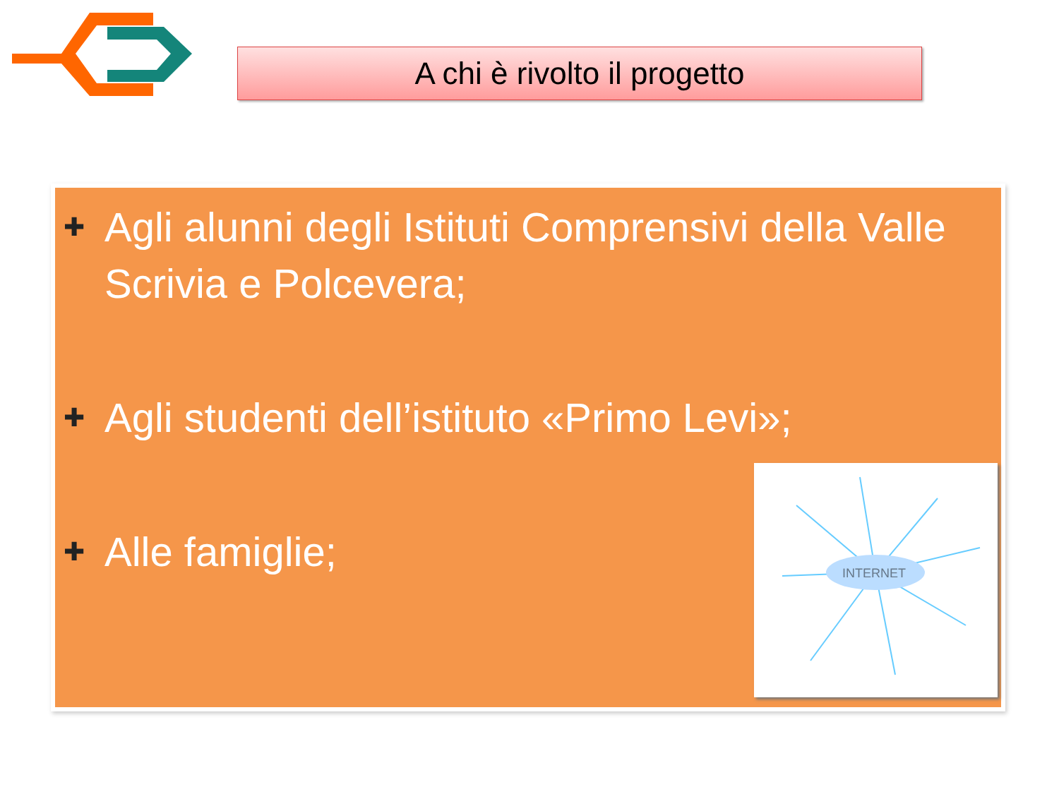A chi è rivolto il progetto
✚ Agli alunni degli Istituti Comprensivi della Valle Scrivia e Polcevera;
✚ Agli studenti dell’istituto «Primo Levi»;
✚ Alle famiglie;
INTERNET